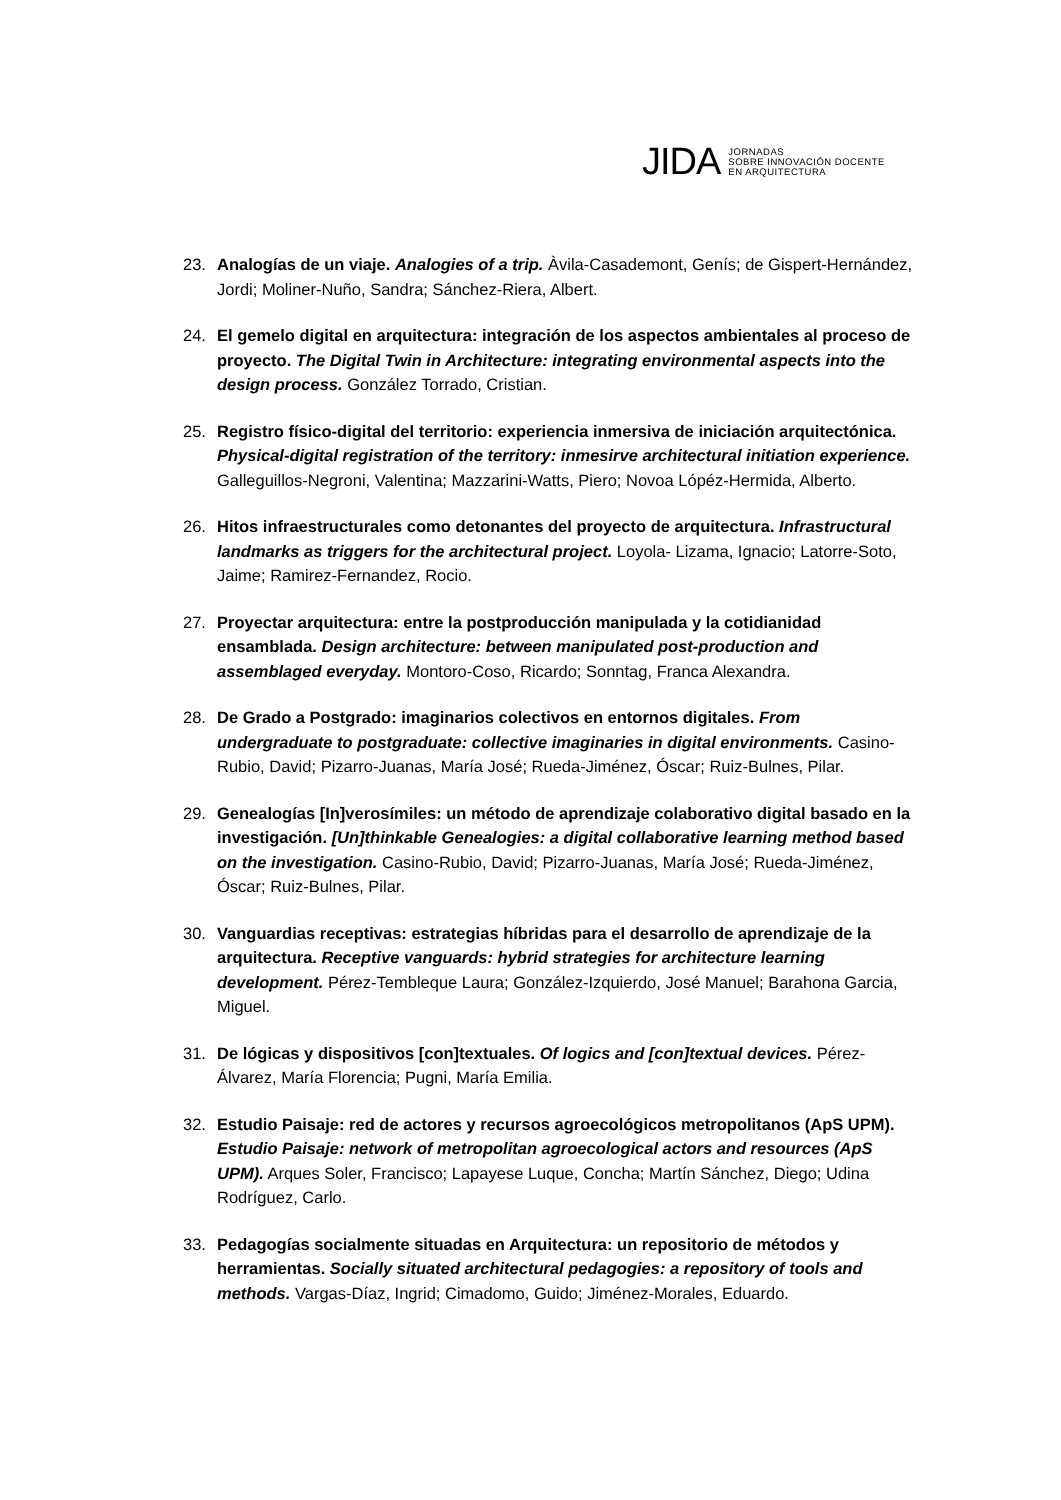JIDA
JORNADAS
SOBRE INNOVACIÓN DOCENTE
EN ARQUITECTURA
23. Analogías de un viaje. Analogies of a trip. Àvila-Casademont, Genís; de Gispert-Hernández, Jordi; Moliner-Nuño, Sandra; Sánchez-Riera, Albert.
24. El gemelo digital en arquitectura: integración de los aspectos ambientales al proceso de proyecto. The Digital Twin in Architecture: integrating environmental aspects into the design process. González Torrado, Cristian.
25. Registro físico-digital del territorio: experiencia inmersiva de iniciación arquitectónica. Physical-digital registration of the territory: inmesirve architectural initiation experience. Galleguillos-Negroni, Valentina; Mazzarini-Watts, Piero; Novoa Lópéz-Hermida, Alberto.
26. Hitos infraestructurales como detonantes del proyecto de arquitectura. Infrastructural landmarks as triggers for the architectural project. Loyola- Lizama, Ignacio; Latorre-Soto, Jaime; Ramirez-Fernandez, Rocio.
27. Proyectar arquitectura: entre la postproducción manipulada y la cotidianidad ensamblada. Design architecture: between manipulated post-production and assemblaged everyday. Montoro-Coso, Ricardo; Sonntag, Franca Alexandra.
28. De Grado a Postgrado: imaginarios colectivos en entornos digitales. From undergraduate to postgraduate: collective imaginaries in digital environments. Casino-Rubio, David; Pizarro-Juanas, María José; Rueda-Jiménez, Óscar; Ruiz-Bulnes, Pilar.
29. Genealogías [In]verosímiles: un método de aprendizaje colaborativo digital basado en la investigación. [Un]thinkable Genealogies: a digital collaborative learning method based on the investigation. Casino-Rubio, David; Pizarro-Juanas, María José; Rueda-Jiménez, Óscar; Ruiz-Bulnes, Pilar.
30. Vanguardias receptivas: estrategias híbridas para el desarrollo de aprendizaje de la arquitectura. Receptive vanguards: hybrid strategies for architecture learning development. Pérez-Tembleque Laura; González-Izquierdo, José Manuel; Barahona Garcia, Miguel.
31. De lógicas y dispositivos [con]textuales. Of logics and [con]textual devices. Pérez-Álvarez, María Florencia; Pugni, María Emilia.
32. Estudio Paisaje: red de actores y recursos agroecológicos metropolitanos (ApS UPM). Estudio Paisaje: network of metropolitan agroecological actors and resources (ApS UPM). Arques Soler, Francisco; Lapayese Luque, Concha; Martín Sánchez, Diego; Udina Rodríguez, Carlo.
33. Pedagogías socialmente situadas en Arquitectura: un repositorio de métodos y herramientas. Socially situated architectural pedagogies: a repository of tools and methods. Vargas-Díaz, Ingrid; Cimadomo, Guido; Jiménez-Morales, Eduardo.